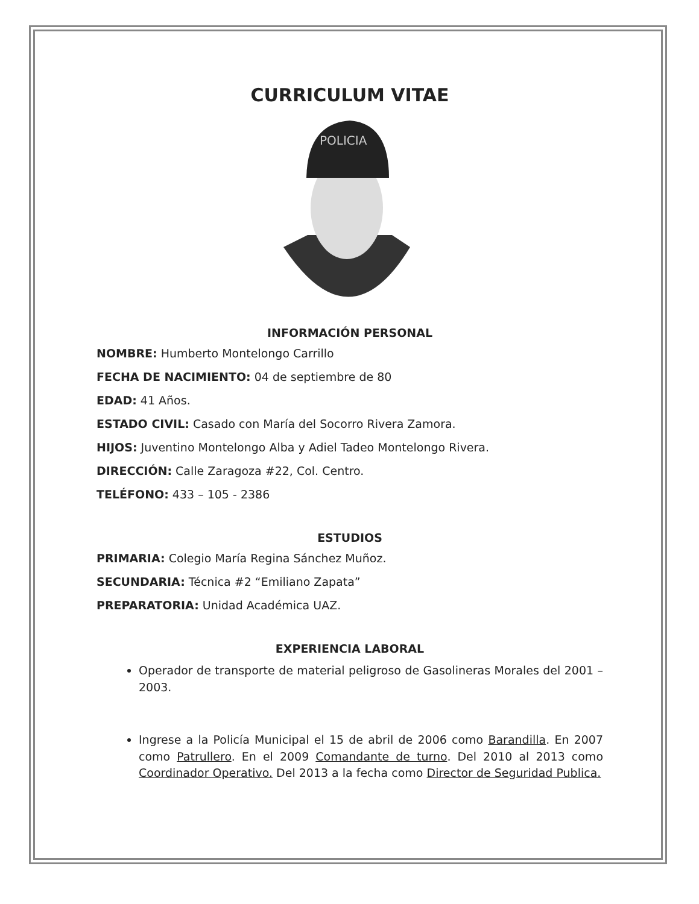CURRICULUM VITAE
POLICIA
INFORMACIÓN PERSONAL
NOMBRE: Humberto Montelongo Carrillo
FECHA DE NACIMIENTO: 04 de septiembre de 80
EDAD: 41 Años.
ESTADO CIVIL: Casado con María del Socorro Rivera Zamora.
HIJOS: Juventino Montelongo Alba y Adiel Tadeo Montelongo Rivera.
DIRECCIÓN: Calle Zaragoza #22, Col. Centro.
TELÉFONO: 433 – 105 - 2386
ESTUDIOS
PRIMARIA: Colegio María Regina Sánchez Muñoz.
SECUNDARIA: Técnica #2 “Emiliano Zapata”
PREPARATORIA: Unidad Académica UAZ.
EXPERIENCIA LABORAL
Operador de transporte de material peligroso de Gasolineras Morales del 2001 – 2003.
Ingrese a la Policía Municipal el 15 de abril de 2006 como Barandilla. En 2007 como Patrullero. En el 2009 Comandante de turno. Del 2010 al 2013 como Coordinador Operativo. Del 2013 a la fecha como Director de Seguridad Publica.